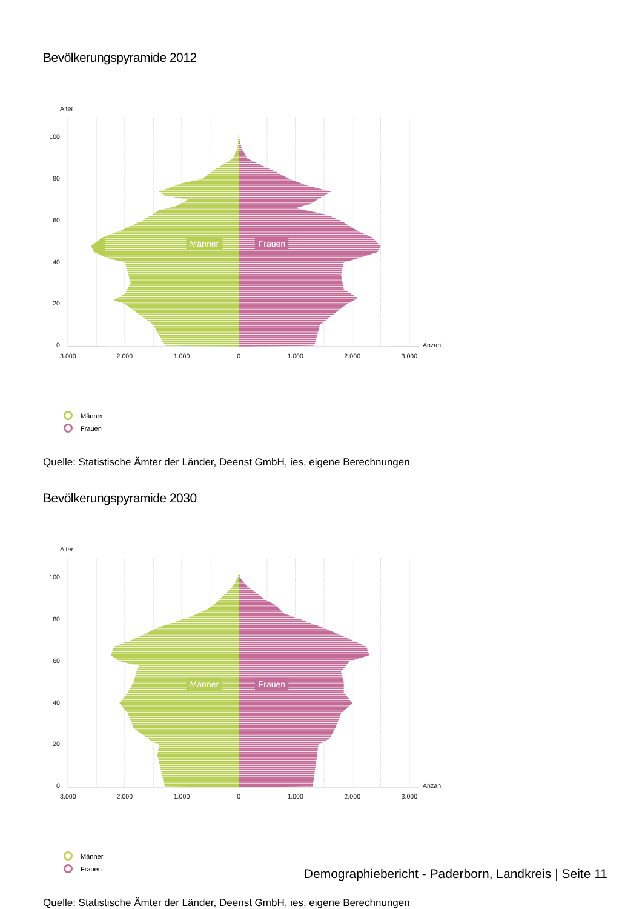Bevölkerungspyramide 2012
Männer
Frauen
Alter
100
80
60
40
20
0
Anzahl
3.000
2.000
1.000
0
1.000
2.000
3.000
Männer
Frauen
Quelle: Statistische Ämter der Länder, Deenst GmbH, ies, eigene Berechnungen
Bevölkerungspyramide 2030
Männer
Frauen
Alter
100
80
60
40
20
0
Anzahl
3.000
2.000
1.000
0
1.000
2.000
3.000
Männer
Frauen
Quelle: Statistische Ämter der Länder, Deenst GmbH, ies, eigene Berechnungen
Demographiebericht - Paderborn, Landkreis | Seite 11